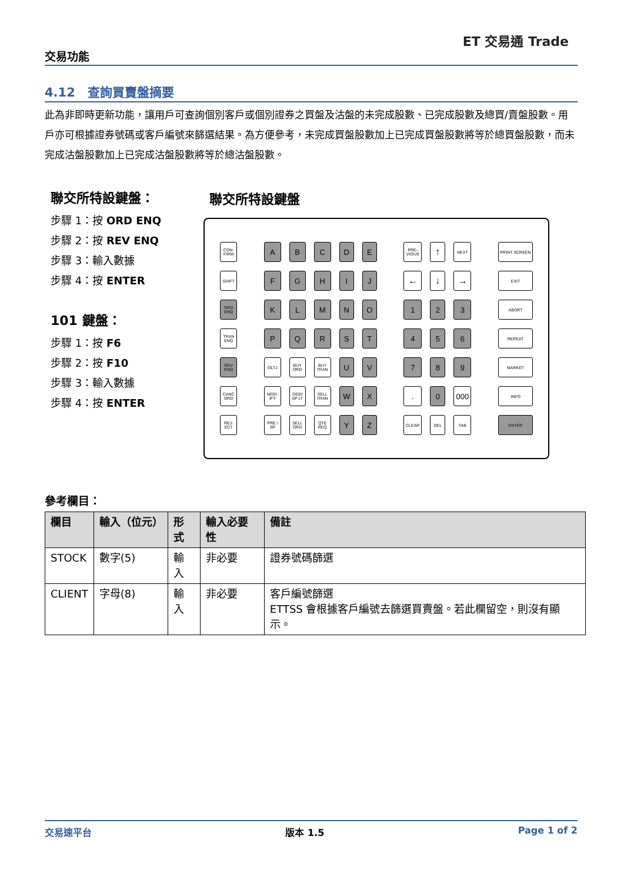交易功能
ET 交易通 Trade
4.12　查詢買賣盤摘要
此為非即時更新功能，讓用戶可查詢個別客戶或個別證券之買盤及沽盤的未完成股數、已完成股數及總買/賣盤股數。用戶亦可根據證券號碼或客戶編號來篩選結果。為方便參考，未完成買盤股數加上已完成買盤股數將等於總買盤股數，而未完成沽盤股數加上已完成沽盤股數將等於總沽盤股數。
聯交所特設鍵盤：
步驟 1：按 ORD ENQ
步驟 2：按 REV ENQ
步驟 3：輸入數據
步驟 4：按 ENTER
101 鍵盤：
步驟 1：按 F6
步驟 2：按 F10
步驟 3：輸入數據
步驟 4：按 ENTER
聯交所特設鍵盤
| CON-FIRM | | A | B | C | D | E | | PRE-VIOUS | ↑ | NEXT | | PRINT SCREEN |
| SHIFT | | F | G | H | I | J | | ← | ↓ | → | | EXIT |
| ORD ENQ | | K | L | M | N | O | | 1 | 2 | 3 | | ABORT |
| TRAN ENQ | | P | Q | R | S | T | | 4 | 5 | 6 | | REPEAT |
| REV ENQ | | OLTJ | BUY ORD | BUY TRAN | U | V | | 7 | 8 | 9 | | MARKET |
| CANC ORD | | MOD-IFY | ODD/ SP LT | SELL TRAN | W | X | | . | 0 | 000 | | INFO |
| REJ-ECT | | PRE / SP | SELL ORD | QTE REQ | Y | Z | | CLEAR | DEL | TAB | | ENTER |
參考欄目：
| 欄目 | 輸入（位元） | 形式 | 輸入必要性 | 備註 |
| --- | --- | --- | --- | --- |
| STOCK | 數字(5) | 輸入 | 非必要 | 證券號碼篩選 |
| CLIENT | 字母(8) | 輸入 | 非必要 | 客戶編號篩選 ETTSS 會根據客戶編號去篩選買賣盤。若此欄留空，則沒有顯示。 |
交易速平台 版本 1.5 Page 1 of 2